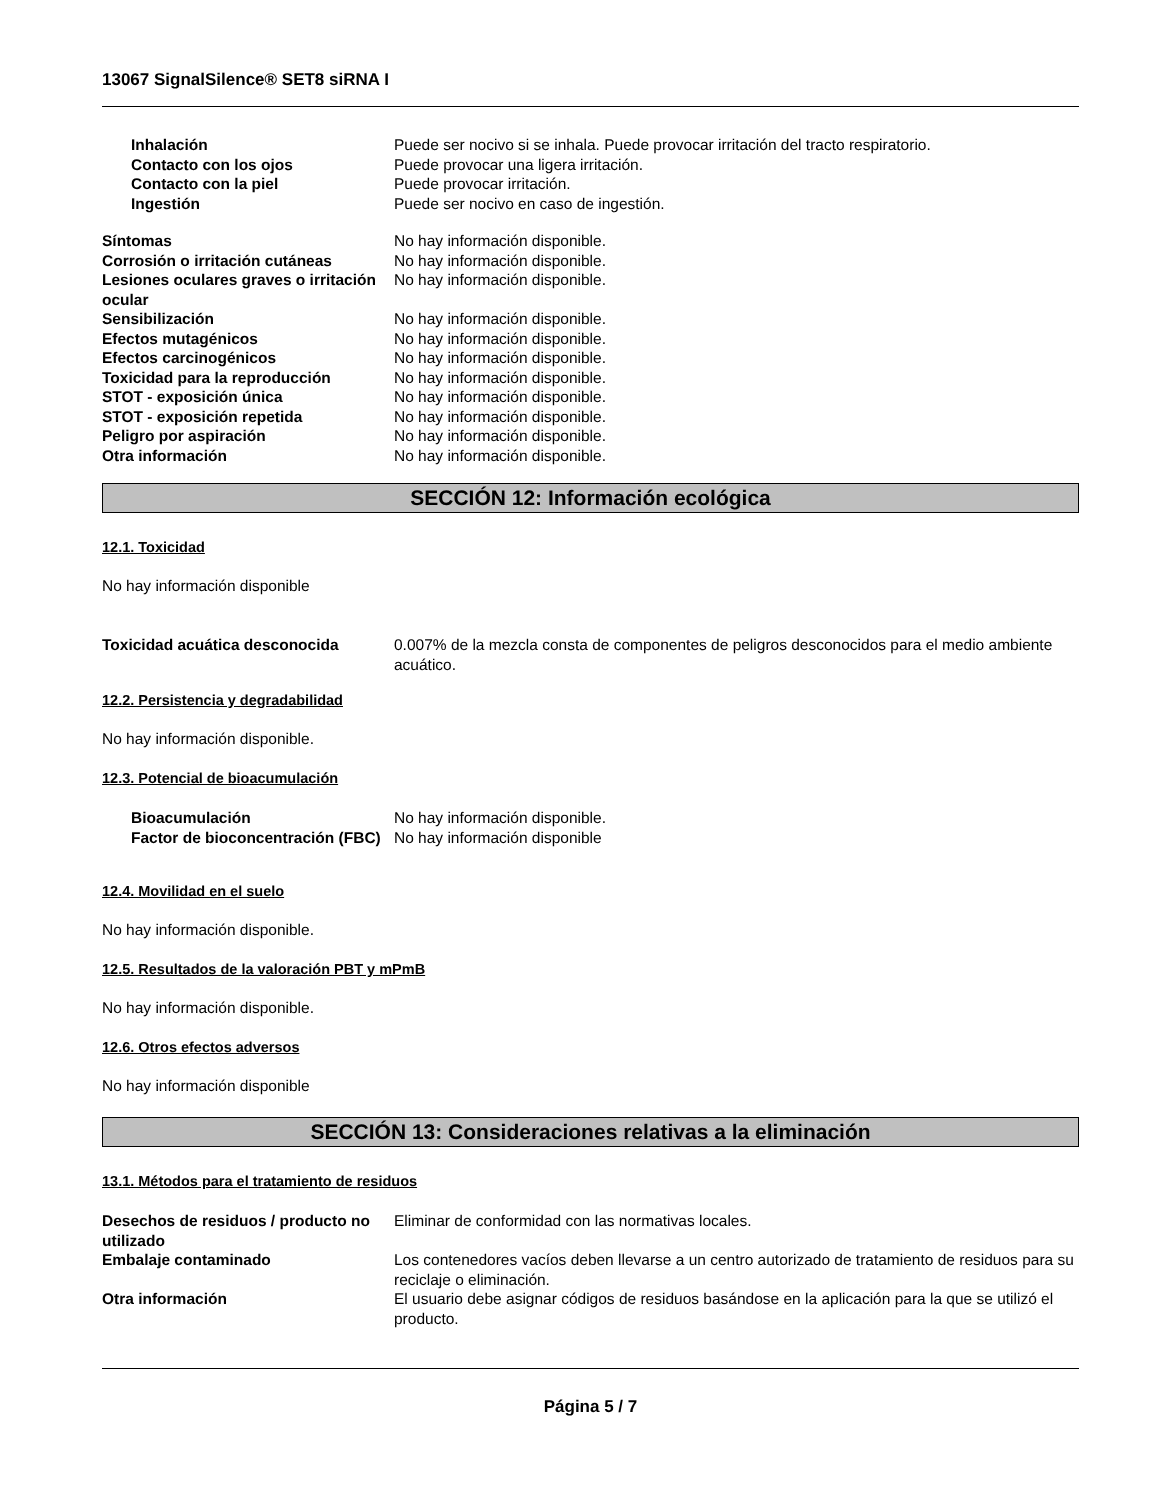13067 SignalSilence® SET8 siRNA I
Inhalación Puede ser nocivo si se inhala. Puede provocar irritación del tracto respiratorio.
Contacto con los ojos Puede provocar una ligera irritación.
Contacto con la piel Puede provocar irritación.
Ingestión Puede ser nocivo en caso de ingestión.
Síntomas No hay información disponible.
Corrosión o irritación cutáneas No hay información disponible.
Lesiones oculares graves o irritación ocular
No hay información disponible.
Sensibilización No hay información disponible.
Efectos mutagénicos No hay información disponible.
Efectos carcinogénicos No hay información disponible.
Toxicidad para la reproducción No hay información disponible.
STOT - exposición única No hay información disponible.
STOT - exposición repetida No hay información disponible.
Peligro por aspiración No hay información disponible.
Otra información No hay información disponible.
SECCIÓN 12: Información ecológica
12.1. Toxicidad
No hay información disponible
Toxicidad acuática desconocida 0.007% de la mezcla consta de componentes de peligros desconocidos para el medio ambiente acuático.
12.2. Persistencia y degradabilidad
No hay información disponible.
12.3. Potencial de bioacumulación
Bioacumulación No hay información disponible.
Factor de bioconcentración (FBC)
No hay información disponible
12.4. Movilidad en el suelo
No hay información disponible.
12.5. Resultados de la valoración PBT y mPmB
No hay información disponible.
12.6. Otros efectos adversos
No hay información disponible
SECCIÓN 13: Consideraciones relativas a la eliminación
13.1. Métodos para el tratamiento de residuos
Desechos de residuos / producto no utilizado
Eliminar de conformidad con las normativas locales.
Embalaje contaminado Los contenedores vacíos deben llevarse a un centro autorizado de tratamiento de residuos para su reciclaje o eliminación.
Otra información El usuario debe asignar códigos de residuos basándose en la aplicación para la que se utilizó el producto.
Página 5 / 7